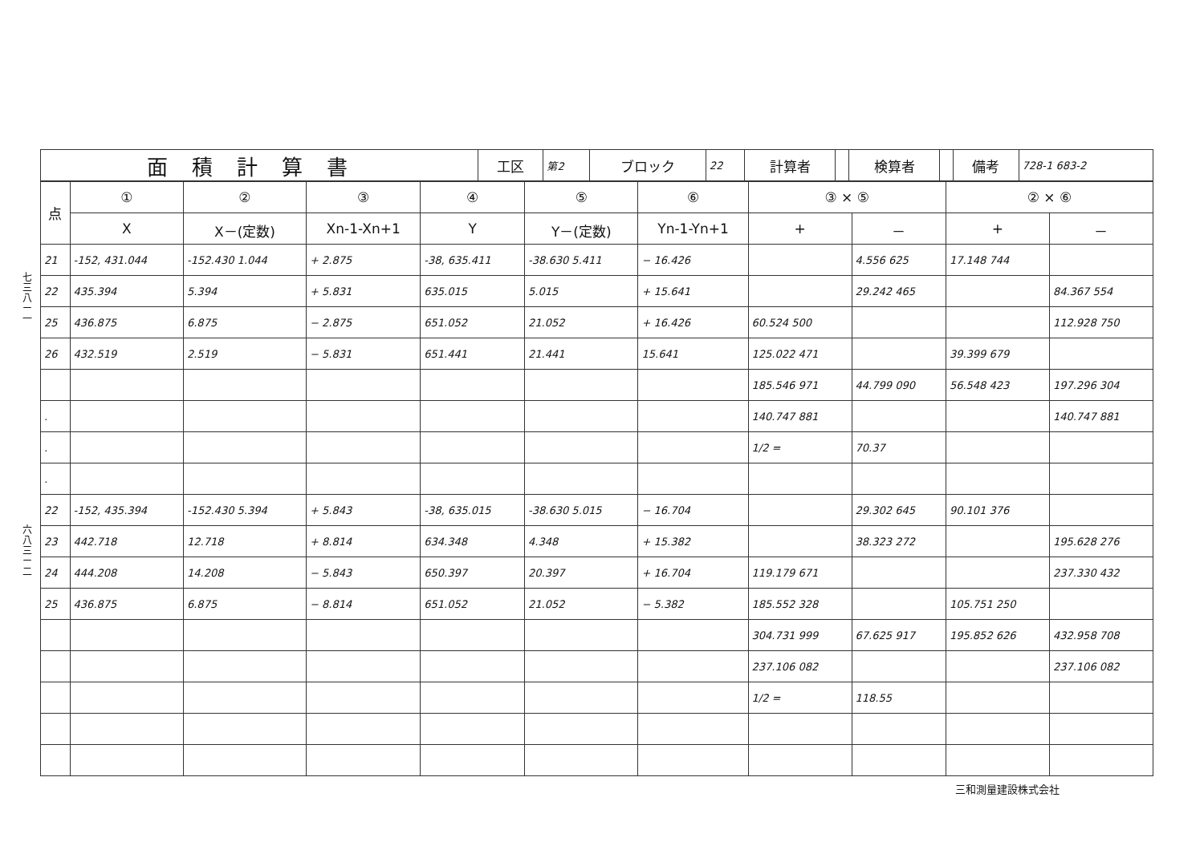七三八ー一
六八三ー二
| 面積計算書 | 工区 | 第2 | ブロック | 22 | 計算者 | | 検算者 | | 備考 | 728-1 683-2 |
| 点 | ① | ② | ③ | ④ | ⑤ | ⑥ | ③ × ⑤ | | ② × ⑥ | |
| --- | --- | --- | --- | --- | --- | --- | --- | --- | --- | --- |
| | X | X－(定数) | Xn-1-Xn+1 | Y | Y－(定数) | Yn-1-Yn+1 | + | － | + | － |
| 21 | -152, 431.044 | -152.430 1.044 | + 2.875 | -38, 635.411 | -38.630 5.411 | − 16.426 | | 4.556 625 | 17.148 744 | |
| 22 | 435.394 | 5.394 | + 5.831 | 635.015 | 5.015 | + 15.641 | | 29.242 465 | | 84.367 554 |
| 25 | 436.875 | 6.875 | − 2.875 | 651.052 | 21.052 | + 16.426 | 60.524 500 | | | 112.928 750 |
| 26 | 432.519 | 2.519 | − 5.831 | 651.441 | 21.441 | 15.641 | 125.022 471 | | 39.399 679 | |
| | | | | | | | 185.546 971 | 44.799 090 | 56.548 423 | 197.296 304 |
| . | | | | | | | 140.747 881 | | | 140.747 881 |
| . | | | | | | | 1/2 = | 70.37 | | |
| . | | | | | | | | | | |
| 22 | -152, 435.394 | -152.430 5.394 | + 5.843 | -38, 635.015 | -38.630 5.015 | − 16.704 | | 29.302 645 | 90.101 376 | |
| 23 | 442.718 | 12.718 | + 8.814 | 634.348 | 4.348 | + 15.382 | | 38.323 272 | | 195.628 276 |
| 24 | 444.208 | 14.208 | − 5.843 | 650.397 | 20.397 | + 16.704 | 119.179 671 | | | 237.330 432 |
| 25 | 436.875 | 6.875 | − 8.814 | 651.052 | 21.052 | − 5.382 | 185.552 328 | | 105.751 250 | |
| | | | | | | | 304.731 999 | 67.625 917 | 195.852 626 | 432.958 708 |
| | | | | | | | 237.106 082 | | | 237.106 082 |
| | | | | | | | 1/2 = | 118.55 | | |
三和測量建設株式会社